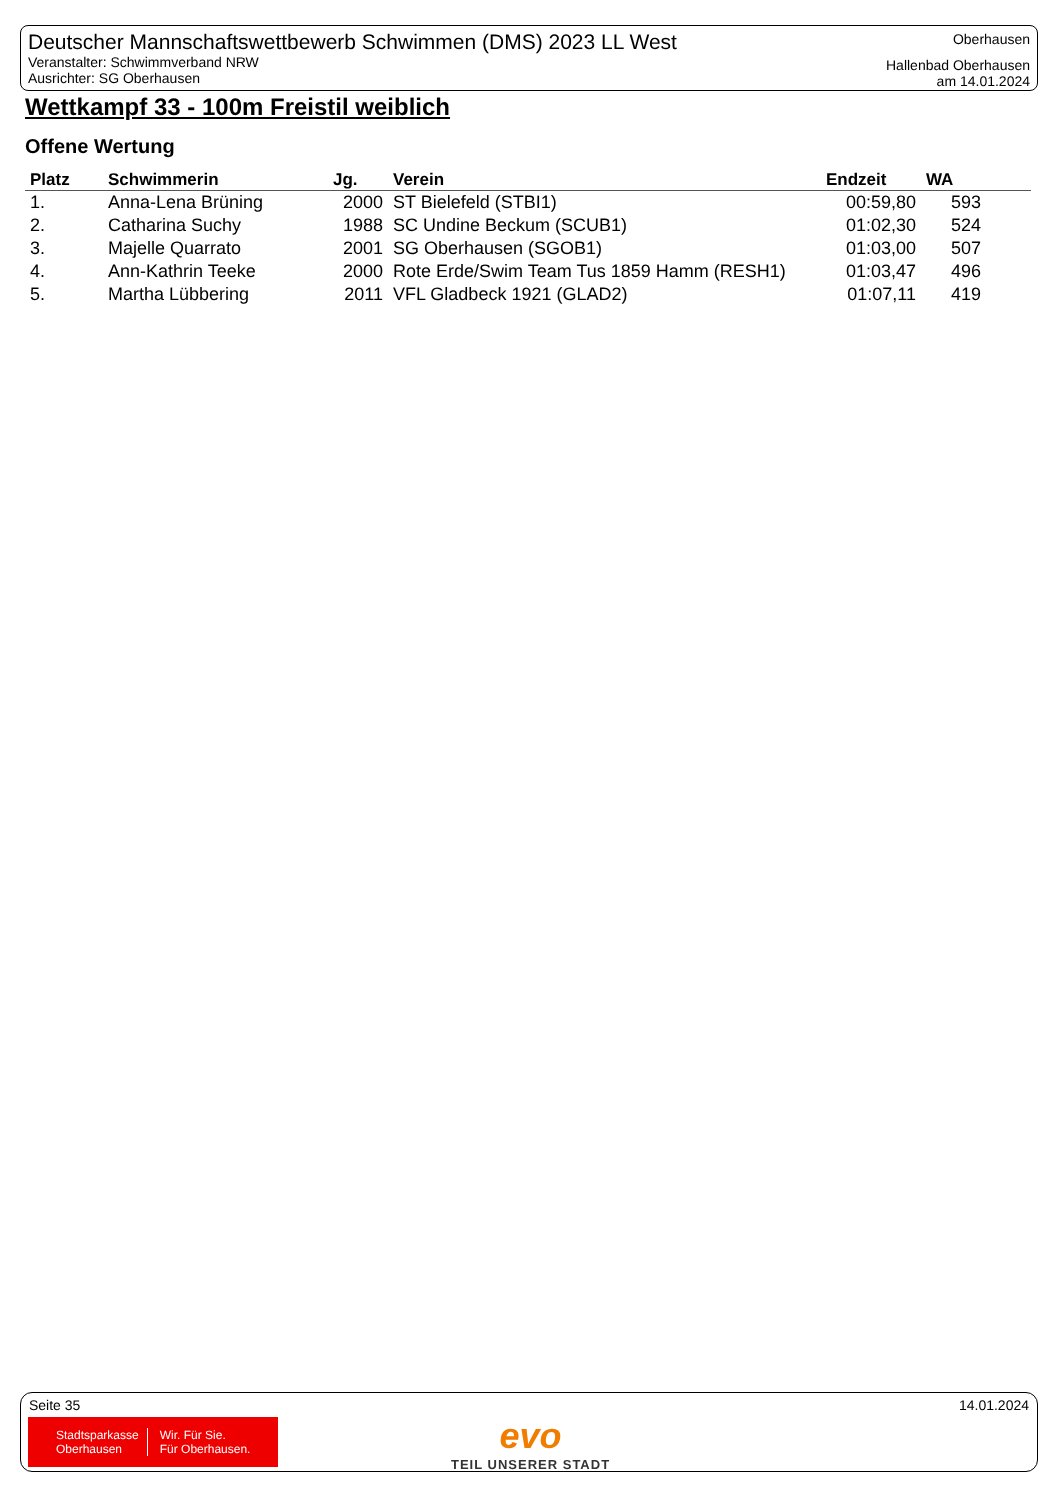Deutscher Mannschaftswettbewerb Schwimmen (DMS) 2023 LL West
Veranstalter: Schwimmverband NRW
Ausrichter: SG Oberhausen
Oberhausen
Hallenbad Oberhausen
am 14.01.2024
Wettkampf 33 - 100m Freistil weiblich
Offene Wertung
| Platz | Schwimmerin | Jg. | Verein | Endzeit | WA |
| --- | --- | --- | --- | --- | --- |
| 1. | Anna-Lena Brüning | 2000 | ST Bielefeld (STBI1) | 00:59,80 | 593 |
| 2. | Catharina Suchy | 1988 | SC Undine Beckum (SCUB1) | 01:02,30 | 524 |
| 3. | Majelle Quarrato | 2001 | SG Oberhausen (SGOB1) | 01:03,00 | 507 |
| 4. | Ann-Kathrin Teeke | 2000 | Rote Erde/Swim Team Tus 1859 Hamm (RESH1) | 01:03,47 | 496 |
| 5. | Martha Lübbering | 2011 | VFL Gladbeck 1921 (GLAD2) | 01:07,11 | 419 |
Seite 35 14.01.2024
Stadtsparkasse
Oberhausen Wir. Für Sie.
Für Oberhausen.
evo
TEIL UNSERER STADT